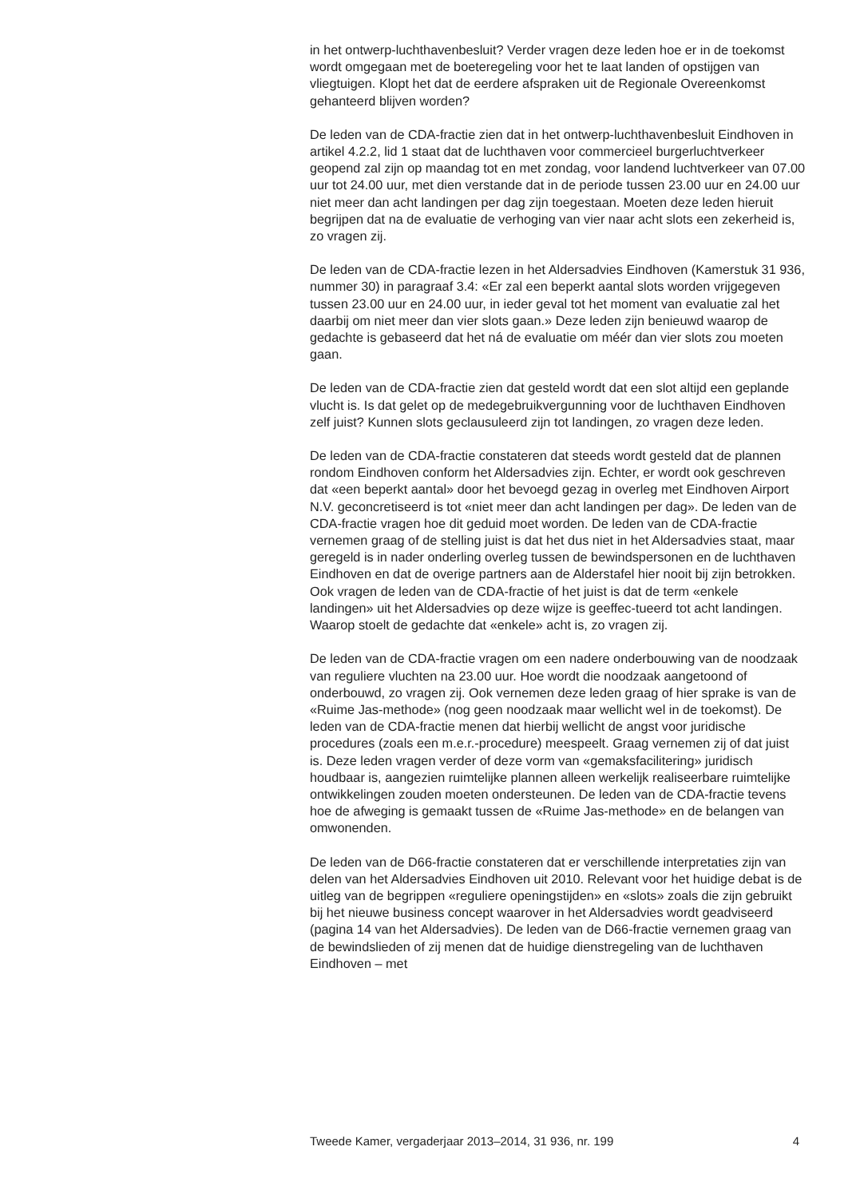in het ontwerp-luchthavenbesluit? Verder vragen deze leden hoe er in de toekomst wordt omgegaan met de boeteregeling voor het te laat landen of opstijgen van vliegtuigen. Klopt het dat de eerdere afspraken uit de Regionale Overeenkomst gehanteerd blijven worden?
De leden van de CDA-fractie zien dat in het ontwerp-luchthavenbesluit Eindhoven in artikel 4.2.2, lid 1 staat dat de luchthaven voor commercieel burgerluchtverkeer geopend zal zijn op maandag tot en met zondag, voor landend luchtverkeer van 07.00 uur tot 24.00 uur, met dien verstande dat in de periode tussen 23.00 uur en 24.00 uur niet meer dan acht landingen per dag zijn toegestaan. Moeten deze leden hieruit begrijpen dat na de evaluatie de verhoging van vier naar acht slots een zekerheid is, zo vragen zij.
De leden van de CDA-fractie lezen in het Aldersadvies Eindhoven (Kamerstuk 31 936, nummer 30) in paragraaf 3.4: «Er zal een beperkt aantal slots worden vrijgegeven tussen 23.00 uur en 24.00 uur, in ieder geval tot het moment van evaluatie zal het daarbij om niet meer dan vier slots gaan.» Deze leden zijn benieuwd waarop de gedachte is gebaseerd dat het ná de evaluatie om méér dan vier slots zou moeten gaan.
De leden van de CDA-fractie zien dat gesteld wordt dat een slot altijd een geplande vlucht is. Is dat gelet op de medegebruikvergunning voor de luchthaven Eindhoven zelf juist? Kunnen slots geclausuleerd zijn tot landingen, zo vragen deze leden.
De leden van de CDA-fractie constateren dat steeds wordt gesteld dat de plannen rondom Eindhoven conform het Aldersadvies zijn. Echter, er wordt ook geschreven dat «een beperkt aantal» door het bevoegd gezag in overleg met Eindhoven Airport N.V. geconcretiseerd is tot «niet meer dan acht landingen per dag». De leden van de CDA-fractie vragen hoe dit geduid moet worden. De leden van de CDA-fractie vernemen graag of de stelling juist is dat het dus niet in het Aldersadvies staat, maar geregeld is in nader onderling overleg tussen de bewindspersonen en de luchthaven Eindhoven en dat de overige partners aan de Alderstafel hier nooit bij zijn betrokken. Ook vragen de leden van de CDA-fractie of het juist is dat de term «enkele landingen» uit het Aldersadvies op deze wijze is geeffec-tueerd tot acht landingen. Waarop stoelt de gedachte dat «enkele» acht is, zo vragen zij.
De leden van de CDA-fractie vragen om een nadere onderbouwing van de noodzaak van reguliere vluchten na 23.00 uur. Hoe wordt die noodzaak aangetoond of onderbouwd, zo vragen zij. Ook vernemen deze leden graag of hier sprake is van de «Ruime Jas-methode» (nog geen noodzaak maar wellicht wel in de toekomst). De leden van de CDA-fractie menen dat hierbij wellicht de angst voor juridische procedures (zoals een m.e.r.-procedure) meespeelt. Graag vernemen zij of dat juist is. Deze leden vragen verder of deze vorm van «gemaksfacilitering» juridisch houdbaar is, aangezien ruimtelijke plannen alleen werkelijk realiseerbare ruimtelijke ontwikkelingen zouden moeten ondersteunen. De leden van de CDA-fractie tevens hoe de afweging is gemaakt tussen de «Ruime Jas-methode» en de belangen van omwonenden.
De leden van de D66-fractie constateren dat er verschillende interpretaties zijn van delen van het Aldersadvies Eindhoven uit 2010. Relevant voor het huidige debat is de uitleg van de begrippen «reguliere openingstijden» en «slots» zoals die zijn gebruikt bij het nieuwe business concept waarover in het Aldersadvies wordt geadviseerd (pagina 14 van het Aldersadvies). De leden van de D66-fractie vernemen graag van de bewindslieden of zij menen dat de huidige dienstregeling van de luchthaven Eindhoven – met
Tweede Kamer, vergaderjaar 2013–2014, 31 936, nr. 199 4